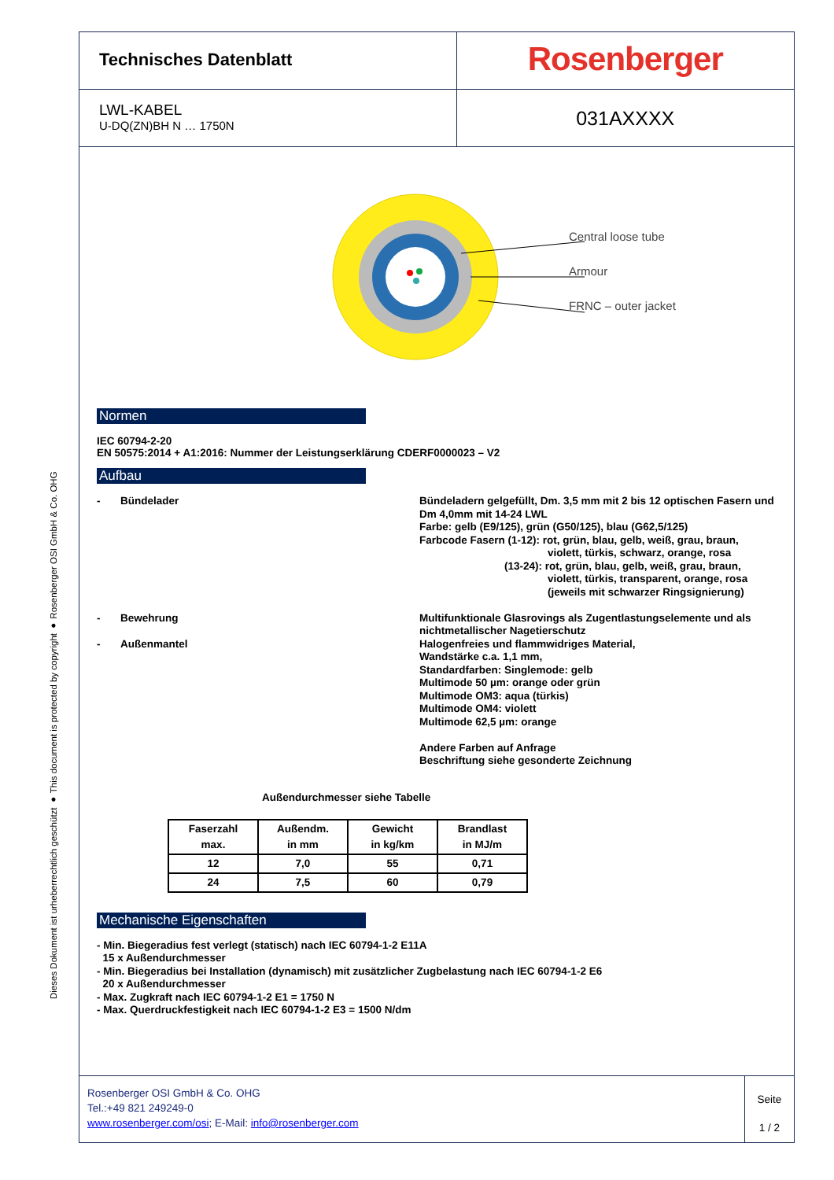Dieses Dokument ist urheberrechtlich geschützt ● This document is protected by copyright ● Rosenberger OSI GmbH & Co. OHG
Technisches Datenblatt
Rosenberger
LWL-KABEL
U-DQ(ZN)BH N … 1750N
031AXXXX
Central loose tube
Armour
FRNC – outer jacket
Normen
IEC 60794-2-20
EN 50575:2014 + A1:2016: Nummer der Leistungserklärung CDERF0000023 – V2
Aufbau
-
Bündelader
Bündeladern gelgefüllt, Dm. 3,5 mm mit 2 bis 12 optischen Fasern und Dm 4,0mm mit 14-24 LWL
Farbe: gelb (E9/125), grün (G50/125), blau (G62,5/125)
Farbcode Fasern (1-12): rot, grün, blau, gelb, weiß, grau, braun,
violett, türkis, schwarz, orange, rosa
(13-24): rot, grün, blau, gelb, weiß, grau, braun,
violett, türkis, transparent, orange, rosa
(jeweils mit schwarzer Ringsignierung)
-
Bewehrung
Multifunktionale Glasrovings als Zugentlastungselemente und als nichtmetallischer Nagetierschutz
-
Außenmantel
Halogenfreies und flammwidriges Material,
Wandstärke c.a. 1,1 mm,
Standardfarben: Singlemode: gelb
Multimode 50 µm: orange oder grün
Multimode OM3: aqua (türkis)
Multimode OM4: violett
Multimode 62,5 µm: orange
Andere Farben auf Anfrage
Beschriftung siehe gesonderte Zeichnung
Außendurchmesser siehe Tabelle
| Faserzahl max. | Außendm. in mm | Gewicht in kg/km | Brandlast in MJ/m |
| --- | --- | --- | --- |
| 12 | 7,0 | 55 | 0,71 |
| 24 | 7,5 | 60 | 0,79 |
Mechanische Eigenschaften
- Min. Biegeradius fest verlegt (statisch) nach IEC 60794-1-2 E11A
15 x Außendurchmesser
- Min. Biegeradius bei Installation (dynamisch) mit zusätzlicher Zugbelastung nach IEC 60794-1-2 E6
20 x Außendurchmesser
- Max. Zugkraft nach IEC 60794-1-2 E1 = 1750 N
- Max. Querdruckfestigkeit nach IEC 60794-1-2 E3 = 1500 N/dm
Rosenberger OSI GmbH & Co. OHG
Tel.:+49 821 249249-0
www.rosenberger.com/osi; E-Mail: info@rosenberger.com
Seite
1 / 2